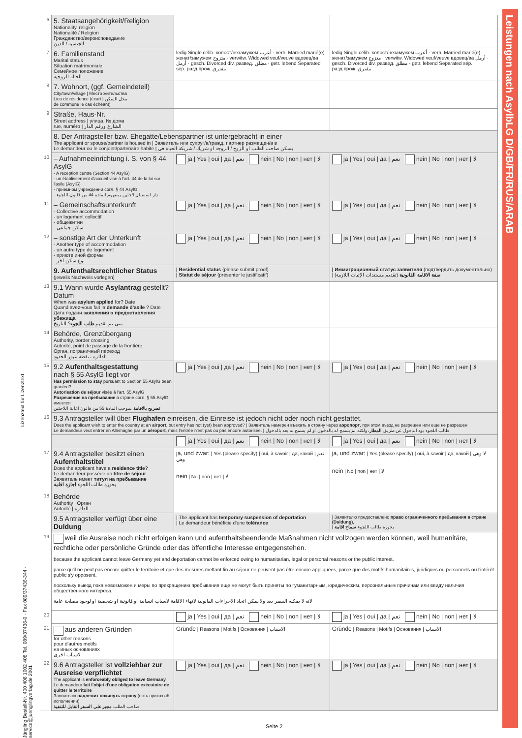Leistungen nach AsylbLG D/GB/FR/RUS/ARAB
Lizenztext für Lizenztext
Jüngling Bestell-Nr. 400 408 1002 408 Tel. 089/37436-0 · Fax 089/37436-344 · service@juenglingverlag.de 2001
| 6 | 5. Staatsangehörigkeit/Religion Nationality, religion Nationalité / Religion Гражданство/вероисповедание الجنسية / الدين | | |
| 7 | 6. Familienstand Marital status Situation matrimoniale Семейное положение الحالة الزوجية | ledig Single célib. холост/незамужем أعزب · verh. Married marié(e) женат/замужем متزوج · verwitw. Widowed veuf/veuve вдовец/ва أرمل · gesch. Divorced div. развед. مطلق · getr. lebend Separated sép. разд.прож. مفترق | ledig Single célib. холост/незамужем أعزب · verh. Married marié(e) женат/замужем متزوج · verwitw. Widowed veuf/veuve вдовец/ва أرمل · gesch. Divorced div. развед. مطلق · getr. lebend Separated sép. разд.прож. مفترق |
| 8 | 7. Wohnort, (ggf. Gemeindeteil) City/town/village / Место жительства Lieu de résidence (écart / محل السكن de commune le cas échéant) | | |
| 9 | Straße, Haus-Nr. Street address / улица, № дома rue, numéro / الشارع ورقم الدار | | |
| | 8. Der Antragsteller bzw. Ehegatte/Lebenspartner ist untergebracht in einer The applicant or spouse/partner is housed in / Заявитель или супруг/а/гражд. партнер размещен/а в Le demandeur ou le conjoint/partenaire habite / يسكن صاحب الطلب او الزوج / الزوجة او شريك / شريكة الحياة في | | |
| 10 | – Aufnahmeeinrichtung i. S. von § 44 AsylG - A reception centre (Section 44 AsylG) - un établissement d'accueil visé à l'art. 44 de la loi sur l'asile (AsylG) - приемном учреждении согл. § 44 AsylG - دار استقبال لاجئين بمفهوم المادة 44 من قانون اللجوء | ja / Yes / oui / да / نعم nein / No / non / нет / لا | ja / Yes / oui / да / نعم nein / No / non / нет / لا |
| 11 | – Gemeinschaftsunterkunft - Collective accommodation - un logement collectif - общежитии - سكن جماعي | ja / Yes / oui / да / نعم nein / No / non / нет / لا | ja / Yes / oui / да / نعم nein / No / non / нет / لا |
| 12 | – sonstige Art der Unterkunft - Another type of accommodation - un autre type de logement - приюте иной формы - نوع سكن آخر | ja / Yes / oui / да / نعم nein / No / non / нет / لا | ja / Yes / oui / да / نعم nein / No / non / нет / لا |
| | 9. Aufenthaltsrechtlicher Status (jeweils Nachweis vorlegen) | / Residential status (please submit proof) / Statut de séjour (présenter le justificatif) | / Иммиграционный статус заявителя (подтвердить документально) / صفة الاقامة القانونية (تقديم مستندات الإثبات اللازمة) |
| 13 | 9.1 Wann wurde Asylantrag gestellt? Datum When was asylum applied for? Date Quand avez-vous fait la demande d'asile ? Date Дата подачи заявления о предоставления убежища متى تم تقديم طلب اللجوء ؟ التاريخ | | |
| 14 | Behörde, Grenzübergang Authority, border crossing Autorité, point de passage de la frontière Орган, пограничный переход الدائرة ، نقطة عبور الحدود | | |
| 15 | 9.2 Aufenthaltsgestattung nach § 55 AsylG liegt vor Has permission to stay pursuant to Section 55 AsylG been granted? Autorisation de séjour visée à l'art. 55 AsylG Разрешение на пребывание в стране согл. § 55 AsylG имеется تصريح بالاقامة بموجب المادة 55 من قانون اعالة اللاجئين | ja / Yes / oui / да / نعم nein / No / non / нет / لا | ja / Yes / oui / да / نعم nein / No / non / нет / لا |
| 16 | 9.3 Antragsteller will über Flughafen einreisen, die Einreise ist jedoch nicht oder noch nicht gestattet. Does the applicant wish to enter the country at an airport , but entry has not (yet) been approved? / Заявитель намерен въехать в страну через аэропорт , при этом въезд не разрешен или еще не разрешен Le demandeur veut entrer en Allemagne par un aéroport , mais l'entrée n'est pas ou pas encore autorisée. / طالب اللجوء يود الدخول عن طريق المطار ، ولكنه لم يسمح له بالدخول او لم يسمح له بعد بالدخول | | |
| | | ja / Yes / oui / да / نعم nein / No / non / нет / لا | ja / Yes / oui / да / نعم nein / No / non / нет / لا |
| 17 18 | 9.4 Antragsteller besitzt einen Aufenthaltstitel Does the applicant have a residence title ? Le demandeur possède un titre de séjour Заявитель имеет титул на пребывание بحوزة طالب اللجوء اجازة اقامة Behörde Authority / Орган Autorité / الدائرة | ja, und zwar: / Yes (please specify) / oui, à savoir / да, какой / نعم وهي nein / No / non / нет / لا | ja, und zwar: / Yes (please specify) / oui, à savoir / да, какой / لا وهي nein / No / non / нет / لا |
| | 9.5 Antragsteller verfügt über eine Duldung | / The applicant has temporary suspension of deportation / Le demandeur bénéficie d'une tolérance | / Заявителю предоставлено право ограниченного пребывания в стране (Duldung) , / بحوزة طالب اللجوء سماح اقامة |
| 19 | weil die Ausreise noch nicht erfolgen kann und aufenthaltsbeendende Maßnahmen nicht vollzogen werden können, weil humanitäre, rechtliche oder persönliche Gründe oder das öffentliche Interesse entgegenstehen. because the applicant cannot leave Germany yet and deportation cannot be enforced owing to humanitarian, legal or personal reasons or the public interest. parce qu'il ne peut pas encore quitter le territoire et que des mesures mettant fin au séjour ne peuvent pas être encore appliquées, parce que des motifs humanitaires, juridiques ou personnels ou l'intérêt public s'y opposent. поскольку выезд пока невозможен и меры по прекращению пребывания еще не могут быть приняты по гуманитарным, юридическим, персональным причинам или ввиду наличия общественного интереса. لانه لا يمكنه السفر بعد ولا يمكن اتخاذ الاجراءات القانونية لانهاء الاقامة لاسباب انسانية او قانونية او شخصية او لوجود مصلحة عامة | | |
| 20 | | ja / Yes / oui / да / نعم nein / No / non / нет / لا | ja / Yes / oui / да / نعم nein / No / non / нет / لا |
| 21 | aus anderen Gründen for other reasons pour d'autres motifs на иных основаниях لاسباب اخرى | Gründe / Reasons / Motifs / Основания / الاسباب | Gründe / Reasons / Motifs / Основания / الاسباب |
| 22 | 9.6 Antragsteller ist vollziehbar zur Ausreise verpflichtet The applicant is enforceably obliged to leave Germany Le demandeur fait l'objet d'une obligation exécutoire de quitter le territoire Заявителю надлежит покинуть страну (есть приказ об исполнении) صاحب الطلب مجبر على السفر القابل للتنفيذ | ja / Yes / oui / да / نعم nein / No / non / нет / لا | ja / Yes / oui / да / نعم nein / No / non / нет / لا |
Seite 2